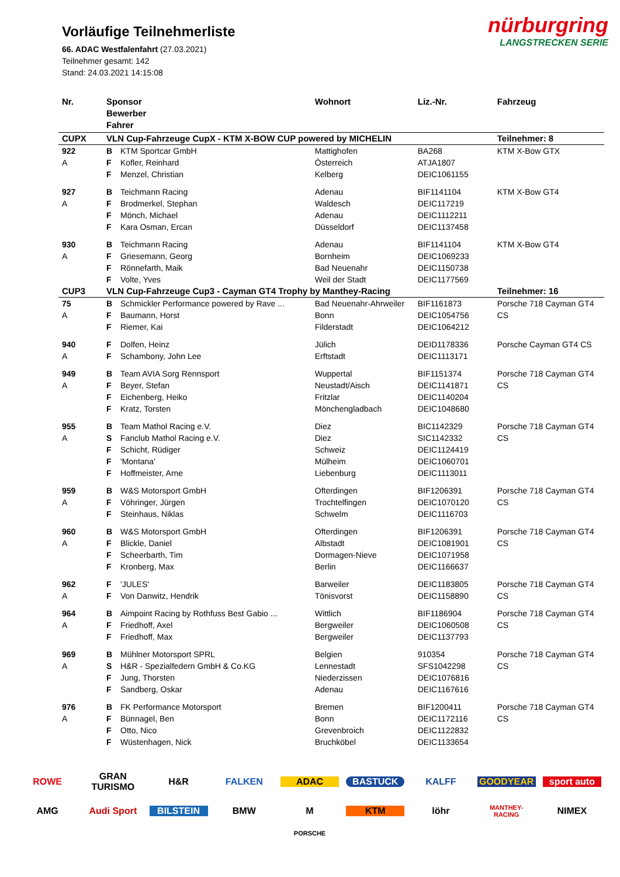nürburgring
LANGSTRECKEN SERIE
Vorläufige Teilnehmerliste
66. ADAC Westfalenfahrt (27.03.2021)
Teilnehmer gesamt: 142
Stand: 24.03.2021 14:15:08
| Nr. | Sponsor Bewerber Fahrer | | Wohnort | Liz.-Nr. | Fahrzeug |
| --- | --- | --- | --- | --- | --- |
| CUPX | VLN Cup-Fahrzeuge CupX - KTM X-BOW CUP powered by MICHELIN | | | | Teilnehmer: 8 |
| 922 | B | KTM Sportcar GmbH | Mattighofen | BA268 | KTM X-Bow GTX |
| A | F | Kofler, Reinhard | Österreich | ATJA1807 | |
| | F | Menzel, Christian | Kelberg | DEIC1061155 | |
| 927 | B | Teichmann Racing | Adenau | BIF1141104 | KTM X-Bow GT4 |
| A | F | Brodmerkel, Stephan | Waldesch | DEIC117219 | |
| | F | Mönch, Michael | Adenau | DEIC1112211 | |
| | F | Kara Osman, Ercan | Düsseldorf | DEIC1137458 | |
| 930 | B | Teichmann Racing | Adenau | BIF1141104 | KTM X-Bow GT4 |
| A | F | Griesemann, Georg | Bornheim | DEIC1069233 | |
| | F | Rönnefarth, Maik | Bad Neuenahr | DEIC1150738 | |
| | F | Volte, Yves | Weil der Stadt | DEIC1177569 | |
| CUP3 | VLN Cup-Fahrzeuge Cup3 - Cayman GT4 Trophy by Manthey-Racing | | | | Teilnehmer: 16 |
| 75 | B | Schmickler Performance powered by Rave ... | Bad Neuenahr-Ahrweiler | BIF1161873 | Porsche 718 Cayman GT4 |
| A | F | Baumann, Horst | Bonn | DEIC1054756 | CS |
| | F | Riemer, Kai | Filderstadt | DEIC1064212 | |
| 940 | F | Dolfen, Heinz | Jülich | DEID1178336 | Porsche Cayman GT4 CS |
| A | F | Schambony, John Lee | Erftstadt | DEIC1113171 | |
| 949 | B | Team AVIA Sorg Rennsport | Wuppertal | BIF1151374 | Porsche 718 Cayman GT4 |
| A | F | Beyer, Stefan | Neustadt/Aisch | DEIC1141871 | CS |
| | F | Eichenberg, Heiko | Fritzlar | DEIC1140204 | |
| | F | Kratz, Torsten | Mönchengladbach | DEIC1048680 | |
| 955 | B | Team Mathol Racing e.V. | Diez | BIC1142329 | Porsche 718 Cayman GT4 |
| A | S | Fanclub Mathol Racing e.V. | Diez | SIC1142332 | CS |
| | F | Schicht, Rüdiger | Schweiz | DEIC1124419 | |
| | F | 'Montana' | Mülheim | DEIC1060701 | |
| | F | Hoffmeister, Arne | Liebenburg | DEIC1113011 | |
| 959 | B | W&S Motorsport GmbH | Ofterdingen | BIF1206391 | Porsche 718 Cayman GT4 |
| A | F | Vöhringer, Jürgen | Trochtelfingen | DEIC1070120 | CS |
| | F | Steinhaus, Niklas | Schwelm | DEIC1116703 | |
| 960 | B | W&S Motorsport GmbH | Ofterdingen | BIF1206391 | Porsche 718 Cayman GT4 |
| A | F | Blickle, Daniel | Albstadt | DEIC1081901 | CS |
| | F | Scheerbarth, Tim | Dormagen-Nieve | DEIC1071958 | |
| | F | Kronberg, Max | Berlin | DEIC1166637 | |
| 962 | F | 'JULES' | Barweiler | DEIC1183805 | Porsche 718 Cayman GT4 |
| A | F | Von Danwitz, Hendrik | Tönisvorst | DEIC1158890 | CS |
| 964 | B | Aimpoint Racing by Rothfuss Best Gabio ... | Wittlich | BIF1186904 | Porsche 718 Cayman GT4 |
| A | F | Friedhoff, Axel | Bergweiler | DEIC1060508 | CS |
| | F | Friedhoff, Max | Bergweiler | DEIC1137793 | |
| 969 | B | Mühlner Motorsport SPRL | Belgien | 910354 | Porsche 718 Cayman GT4 |
| A | S | H&R - Spezialfedern GmbH & Co.KG | Lennestadt | SFS1042298 | CS |
| | F | Jung, Thorsten | Niederzissen | DEIC1076816 | |
| | F | Sandberg, Oskar | Adenau | DEIC1167616 | |
| 976 | B | FK Performance Motorsport | Bremen | BIF1200411 | Porsche 718 Cayman GT4 |
| A | F | Bünnagel, Ben | Bonn | DEIC1172116 | CS |
| | F | Otto, Nico | Grevenbroich | DEIC1122832 | |
| | F | Wüstenhagen, Nick | Bruchköbel | DEIC1133654 | |
ROWE GRAN TURISMO H&R FALKEN ADAC BASTUCK KALFF GOODYEAR sport auto AMG Audi Sport BILSTEIN BMW M KTM löhr MANTHEY-RACING NIMEX PORSCHE